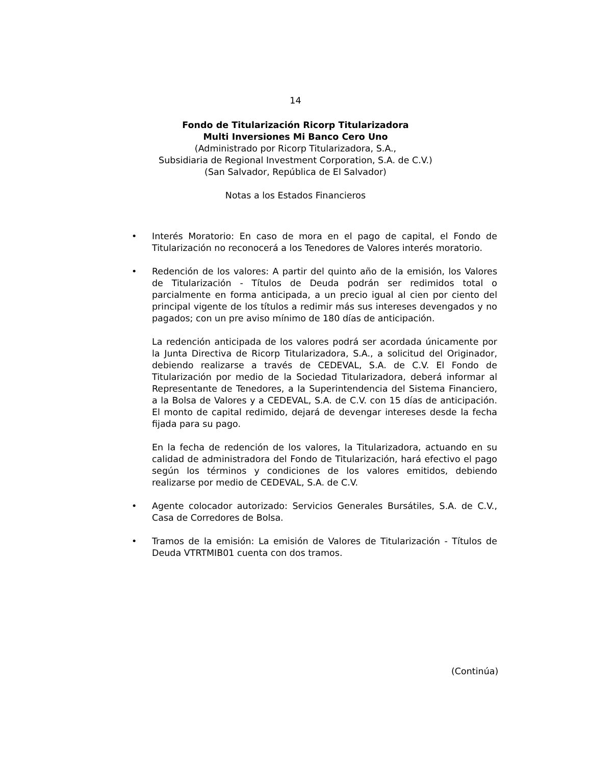14
Fondo de Titularización Ricorp Titularizadora
Multi Inversiones Mi Banco Cero Uno
(Administrado por Ricorp Titularizadora, S.A.,
Subsidiaria de Regional Investment Corporation, S.A. de C.V.)
(San Salvador, República de El Salvador)
Notas a los Estados Financieros
• Interés Moratorio: En caso de mora en el pago de capital, el Fondo de Titularización no reconocerá a los Tenedores de Valores interés moratorio.
•
Redención de los valores: A partir del quinto año de la emisión, los Valores de Titularización - Títulos de Deuda podrán ser redimidos total o parcialmente en forma anticipada, a un precio igual al cien por ciento del principal vigente de los títulos a redimir más sus intereses devengados y no pagados; con un pre aviso mínimo de 180 días de anticipación.
La redención anticipada de los valores podrá ser acordada únicamente por la Junta Directiva de Ricorp Titularizadora, S.A., a solicitud del Originador, debiendo realizarse a través de CEDEVAL, S.A. de C.V. El Fondo de Titularización por medio de la Sociedad Titularizadora, deberá informar al Representante de Tenedores, a la Superintendencia del Sistema Financiero, a la Bolsa de Valores y a CEDEVAL, S.A. de C.V. con 15 días de anticipación. El monto de capital redimido, dejará de devengar intereses desde la fecha fijada para su pago.
En la fecha de redención de los valores, la Titularizadora, actuando en su calidad de administradora del Fondo de Titularización, hará efectivo el pago según los términos y condiciones de los valores emitidos, debiendo realizarse por medio de CEDEVAL, S.A. de C.V.
• Agente colocador autorizado: Servicios Generales Bursátiles, S.A. de C.V., Casa de Corredores de Bolsa.
• Tramos de la emisión: La emisión de Valores de Titularización - Títulos de Deuda VTRTMIB01 cuenta con dos tramos.
(Continúa)